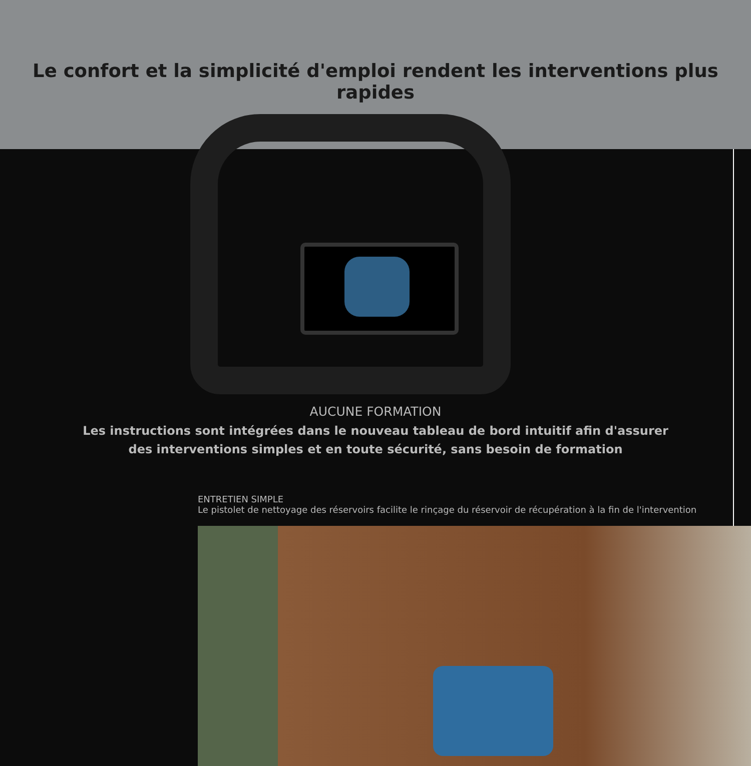Le confort et la simplicité d'emploi rendent les interventions plus rapides
AUCUNE FORMATION
Les instructions sont intégrées dans le nouveau tableau de bord intuitif afin d'assurer
des interventions simples et en toute sécurité, sans besoin de formation
ENTRETIEN SIMPLE
Le pistolet de nettoyage des réservoirs facilite le rinçage du réservoir de récupération à la fin de l'intervention